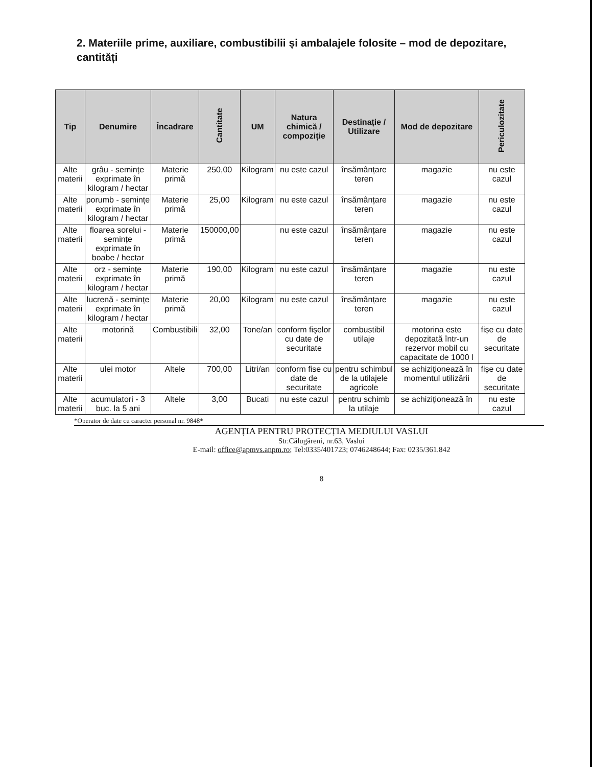2. Materiile prime, auxiliare, combustibilii și ambalajele folosite – mod de depozitare, cantități
| Tip | Denumire | Încadrare | Cantitate | UM | Natura chimică / compoziție | Destinație / Utilizare | Mod de depozitare | Periculozitate |
| --- | --- | --- | --- | --- | --- | --- | --- | --- |
| Alte materii | grâu - semințe exprimate în kilogram / hectar | Materie primă | 250,00 | Kilogram | nu este cazul | însămânțare teren | magazie | nu este cazul |
| Alte materii | porumb - semințe exprimate în kilogram / hectar | Materie primă | 25,00 | Kilogram | nu este cazul | însămânțare teren | magazie | nu este cazul |
| Alte materii | floarea sorelui - semințe exprimate în boabe / hectar | Materie primă | 150000,00 | | nu este cazul | însămânțare teren | magazie | nu este cazul |
| Alte materii | orz - semințe exprimate în kilogram / hectar | Materie primă | 190,00 | Kilogram | nu este cazul | însămânțare teren | magazie | nu este cazul |
| Alte materii | lucrenă - semințe exprimate în kilogram / hectar | Materie primă | 20,00 | Kilogram | nu este cazul | însămânțare teren | magazie | nu este cazul |
| Alte materii | motorină | Combustibili | 32,00 | Tone/an | conform fișelor cu date de securitate | combustibil utilaje | motorina este depozitată într-un rezervor mobil cu capacitate de 1000 l | fișe cu date de securitate |
| Alte materii | ulei motor | Altele | 700,00 | Litri/an | conform fise cu date de securitate | pentru schimbul de la utilajele agricole | se achiziționează în momentul utilizării | fișe cu date de securitate |
| Alte materii | acumulatori - 3 buc. la 5 ani | Altele | 3,00 | Bucati | nu este cazul | pentru schimb la utilaje | se achiziționează în | nu este cazul |
*Operator de date cu caracter personal nr. 9848*
AGENȚIA PENTRU PROTECȚIA MEDIULUI VASLUI
Str.Călugăreni, nr.63, Vaslui
E-mail: office@apmvs.anpm.ro; Tel:0335/401723; 0746248644; Fax: 0235/361.842
8